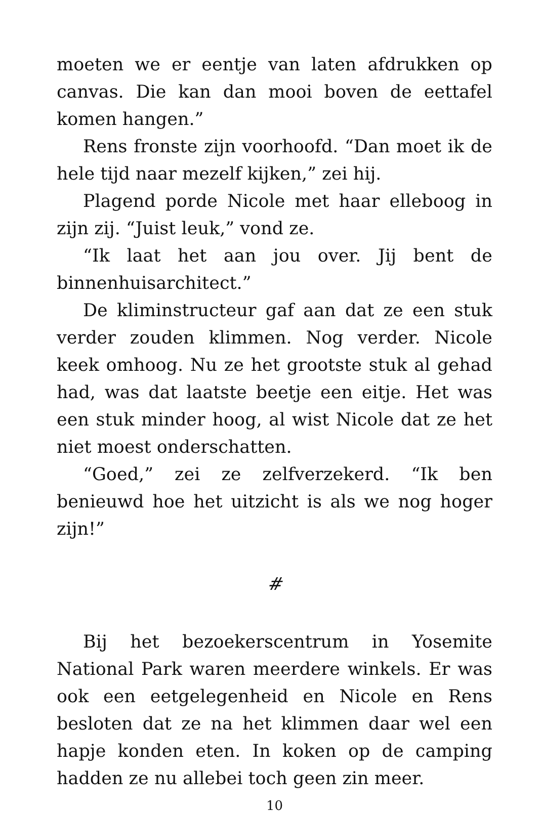moeten we er eentje van laten afdrukken op canvas. Die kan dan mooi boven de eettafel komen hangen.”
Rens fronste zijn voorhoofd. “Dan moet ik de hele tijd naar mezelf kijken,” zei hij.
Plagend porde Nicole met haar elleboog in zijn zij. “Juist leuk,” vond ze.
“Ik laat het aan jou over. Jij bent de binnenhuisarchitect.”
De kliminstructeur gaf aan dat ze een stuk verder zouden klimmen. Nog verder. Nicole keek omhoog. Nu ze het grootste stuk al gehad had, was dat laatste beetje een eitje. Het was een stuk minder hoog, al wist Nicole dat ze het niet moest onderschatten.
“Goed,” zei ze zelfverzekerd. “Ik ben benieuwd hoe het uitzicht is als we nog hoger zijn!”
#
Bij het bezoekerscentrum in Yosemite National Park waren meerdere winkels. Er was ook een eetgelegenheid en Nicole en Rens besloten dat ze na het klimmen daar wel een hapje konden eten. In koken op de camping hadden ze nu allebei toch geen zin meer.
10